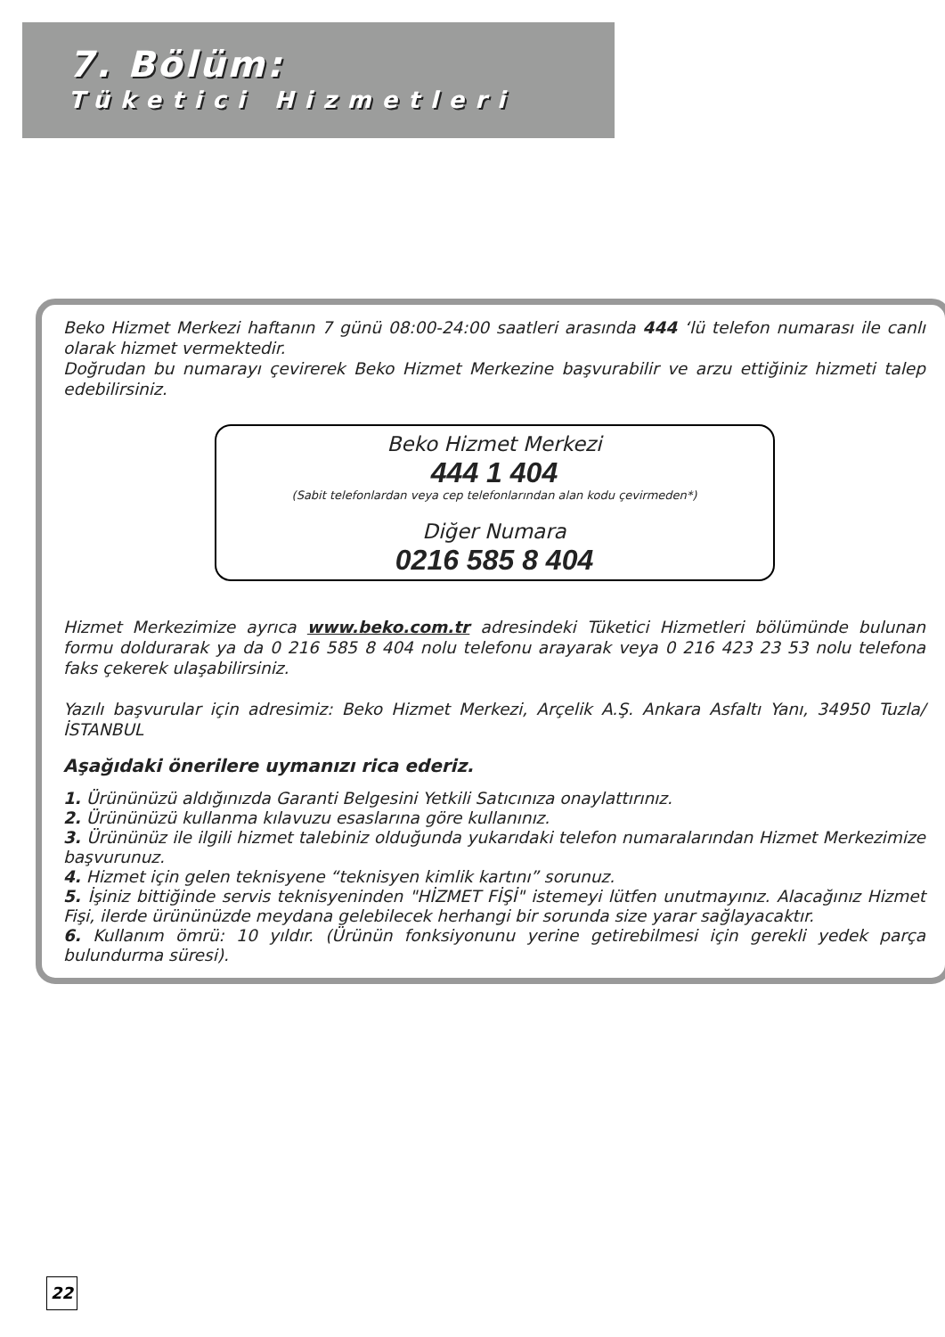7. Bölüm:
Tüketici Hizmetleri
Beko Hizmet Merkezi haftanın 7 günü 08:00-24:00 saatleri arasında 444 ‘lü telefon numarası ile canlı olarak hizmet vermektedir.
Doğrudan bu numarayı çevirerek Beko Hizmet Merkezine başvurabilir ve arzu ettiğiniz hizmeti talep edebilirsiniz.
Beko Hizmet Merkezi
444 1 404
(Sabit telefonlardan veya cep telefonlarından alan kodu çevirmeden*)
Diğer Numara
0216 585 8 404
Hizmet Merkezimize ayrıca www.beko.com.tr adresindeki Tüketici Hizmetleri bölümünde bulunan formu doldurarak ya da 0 216 585 8 404 nolu telefonu arayarak veya 0 216 423 23 53 nolu telefona faks çekerek ulaşabilirsiniz.
Yazılı başvurular için adresimiz: Beko Hizmet Merkezi, Arçelik A.Ş. Ankara Asfaltı Yanı, 34950 Tuzla/İSTANBUL
Aşağıdaki önerilere uymanızı rica ederiz.
1. Ürününüzü aldığınızda Garanti Belgesini Yetkili Satıcınıza onaylattırınız.
2. Ürününüzü kullanma kılavuzu esaslarına göre kullanınız.
3. Ürününüz ile ilgili hizmet talebiniz olduğunda yukarıdaki telefon numaralarından Hizmet Merkezimize başvurunuz.
4. Hizmet için gelen teknisyene “teknisyen kimlik kartını” sorunuz.
5. İşiniz bittiğinde servis teknisyeninden "HİZMET FİŞİ" istemeyi lütfen unutmayınız. Alacağınız Hizmet Fişi, ilerde ürününüzde meydana gelebilecek herhangi bir sorunda size yarar sağlayacaktır.
6. Kullanım ömrü: 10 yıldır. (Ürünün fonksiyonunu yerine getirebilmesi için gerekli yedek parça bulundurma süresi).
22